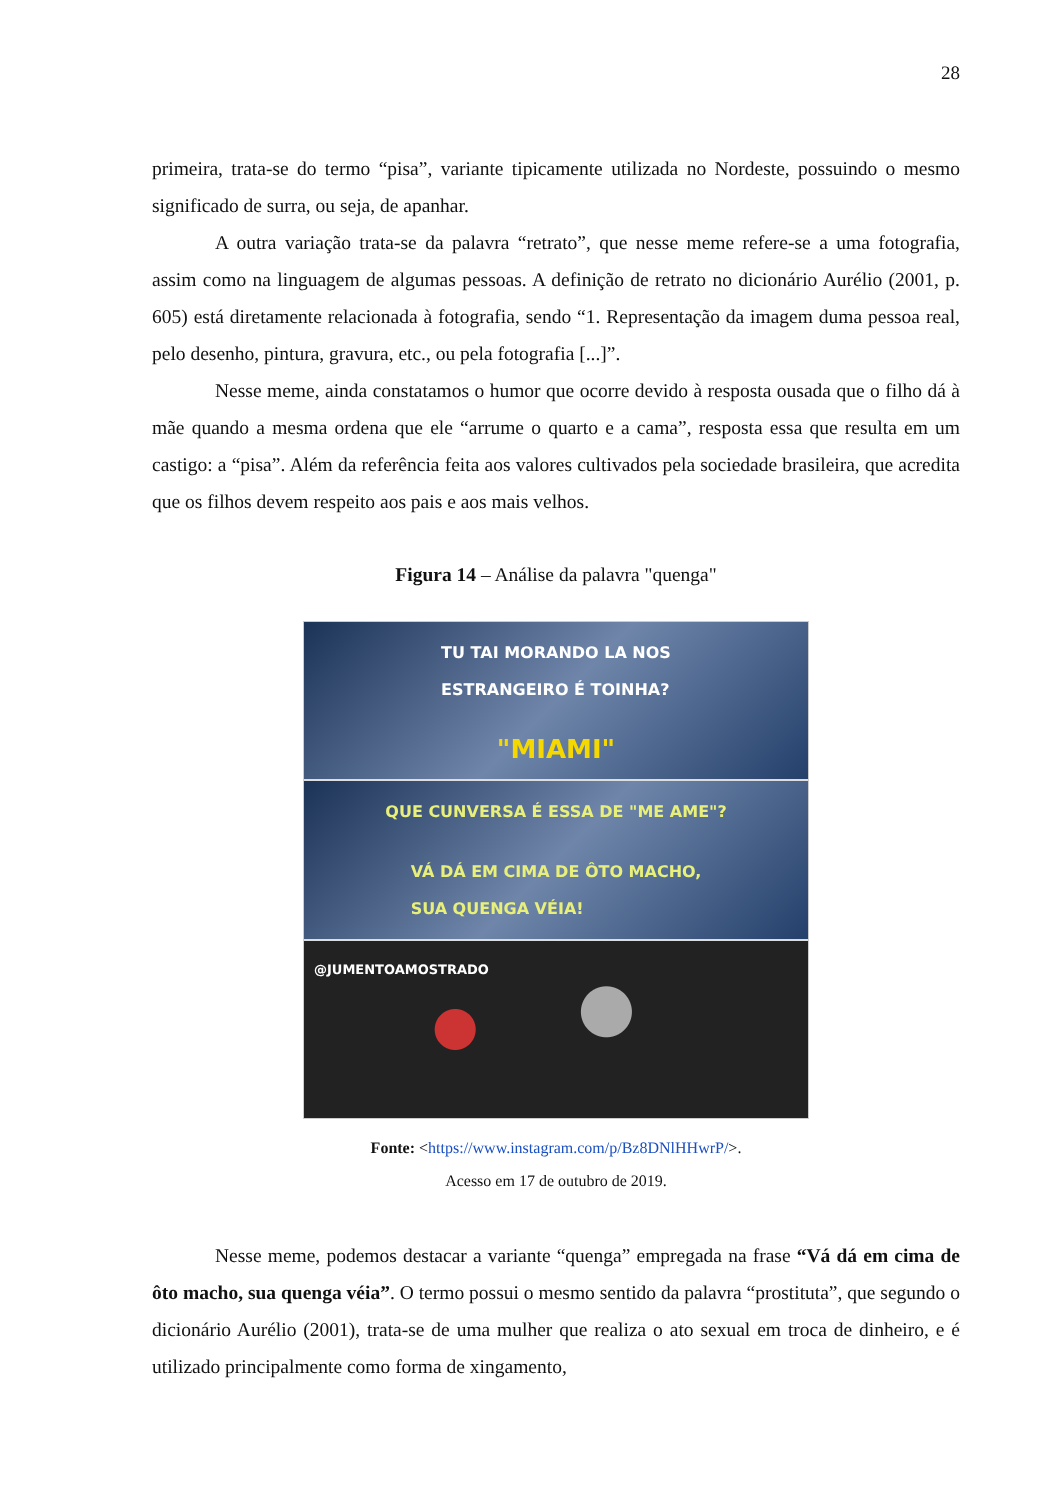28
primeira, trata-se do termo “pisa”, variante tipicamente utilizada no Nordeste, possuindo o mesmo significado de surra, ou seja, de apanhar.
A outra variação trata-se da palavra “retrato”, que nesse meme refere-se a uma fotografia, assim como na linguagem de algumas pessoas. A definição de retrato no dicionário Aurélio (2001, p. 605) está diretamente relacionada à fotografia, sendo “1. Representação da imagem duma pessoa real, pelo desenho, pintura, gravura, etc., ou pela fotografia [...]”.
Nesse meme, ainda constatamos o humor que ocorre devido à resposta ousada que o filho dá à mãe quando a mesma ordena que ele “arrume o quarto e a cama”, resposta essa que resulta em um castigo: a “pisa”. Além da referência feita aos valores cultivados pela sociedade brasileira, que acredita que os filhos devem respeito aos pais e aos mais velhos.
Figura 14 – Análise da palavra "quenga"
TU TAI MORANDO LA NOS
ESTRANGEIRO É TOINHA?
"MIAMI"
QUE CUNVERSA É ESSA DE "ME AME"?
VÁ DÁ EM CIMA DE ÔTO MACHO,
SUA QUENGA VÉIA!
@JUMENTOAMOSTRADO
Fonte: <https://www.instagram.com/p/Bz8DNlHHwrP/>.
Acesso em 17 de outubro de 2019.
Nesse meme, podemos destacar a variante “quenga” empregada na frase “Vá dá em cima de ôto macho, sua quenga véia”. O termo possui o mesmo sentido da palavra “prostituta”, que segundo o dicionário Aurélio (2001), trata-se de uma mulher que realiza o ato sexual em troca de dinheiro, e é utilizado principalmente como forma de xingamento,